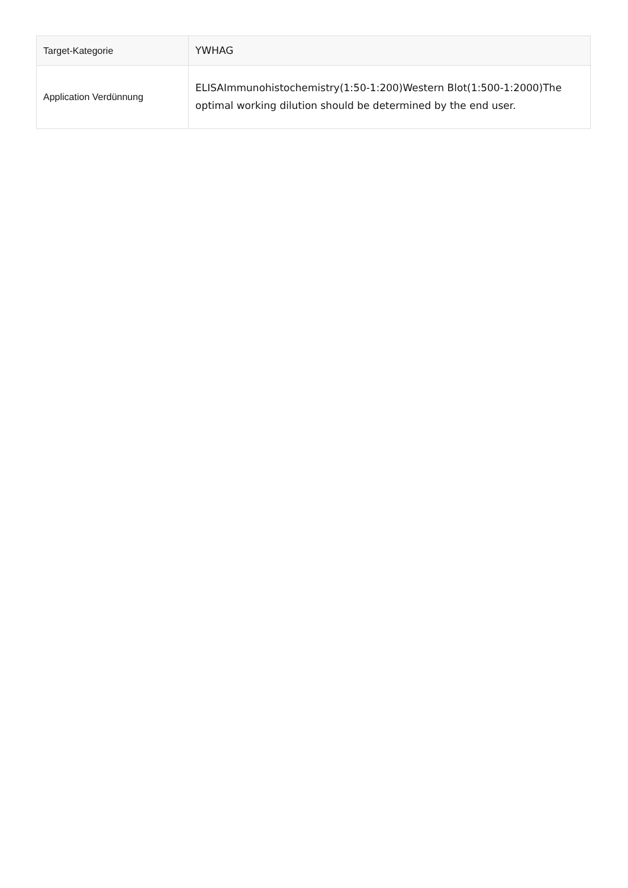| Target-Kategorie | YWHAG |
| Application Verdünnung | ELISAImmunohistochemistry(1:50-1:200)Western Blot(1:500-1:2000)The optimal working dilution should be determined by the end user. |